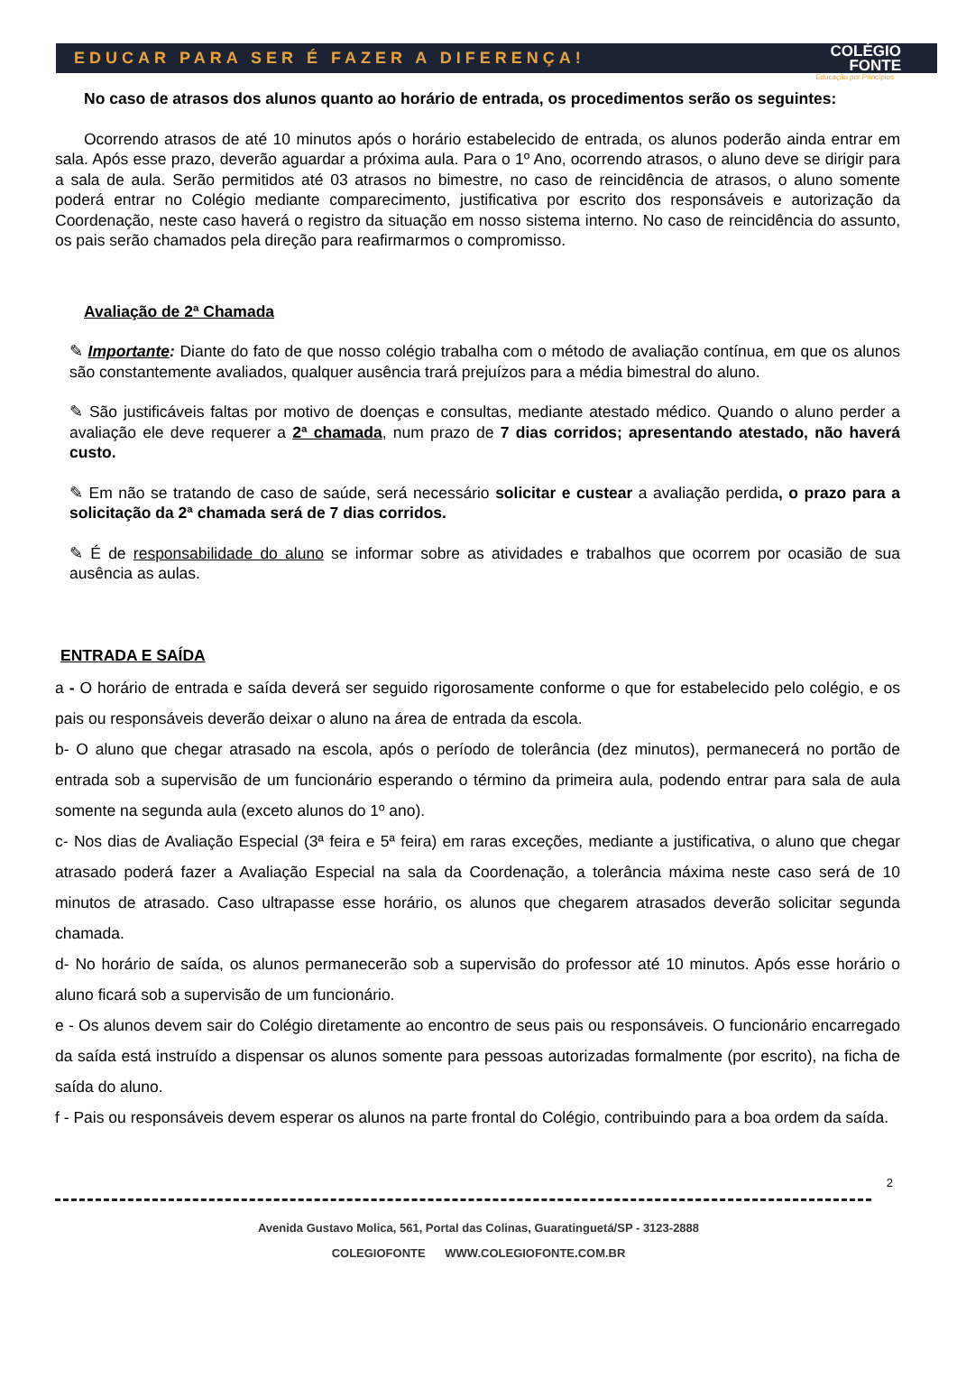EDUCAR PARA SER É FAZER A DIFERENÇA! COLÉGIO
FONTE
Educação por Princípios
No caso de atrasos dos alunos quanto ao horário de entrada, os procedimentos serão os seguintes:
Ocorrendo atrasos de até 10 minutos após o horário estabelecido de entrada, os alunos poderão ainda entrar em sala. Após esse prazo, deverão aguardar a próxima aula. Para o 1º Ano, ocorrendo atrasos, o aluno deve se dirigir para a sala de aula. Serão permitidos até 03 atrasos no bimestre, no caso de reincidência de atrasos, o aluno somente poderá entrar no Colégio mediante comparecimento, justificativa por escrito dos responsáveis e autorização da Coordenação, neste caso haverá o registro da situação em nosso sistema interno. No caso de reincidência do assunto, os pais serão chamados pela direção para reafirmarmos o compromisso.
Avaliação de 2ª Chamada
✎ Importante: Diante do fato de que nosso colégio trabalha com o método de avaliação contínua, em que os alunos são constantemente avaliados, qualquer ausência trará prejuízos para a média bimestral do aluno.
✎ São justificáveis faltas por motivo de doenças e consultas, mediante atestado médico. Quando o aluno perder a avaliação ele deve requerer a 2ª chamada, num prazo de 7 dias corridos; apresentando atestado, não haverá custo.
✎ Em não se tratando de caso de saúde, será necessário solicitar e custear a avaliação perdida, o prazo para a solicitação da 2ª chamada será de 7 dias corridos.
✎ É de responsabilidade do aluno se informar sobre as atividades e trabalhos que ocorrem por ocasião de sua ausência as aulas.
ENTRADA E SAÍDA
a - O horário de entrada e saída deverá ser seguido rigorosamente conforme o que for estabelecido pelo colégio, e os pais ou responsáveis deverão deixar o aluno na área de entrada da escola.
b- O aluno que chegar atrasado na escola, após o período de tolerância (dez minutos), permanecerá no portão de entrada sob a supervisão de um funcionário esperando o término da primeira aula, podendo entrar para sala de aula somente na segunda aula (exceto alunos do 1º ano).
c- Nos dias de Avaliação Especial (3ª feira e 5ª feira) em raras exceções, mediante a justificativa, o aluno que chegar atrasado poderá fazer a Avaliação Especial na sala da Coordenação, a tolerância máxima neste caso será de 10 minutos de atrasado. Caso ultrapasse esse horário, os alunos que chegarem atrasados deverão solicitar segunda chamada.
d- No horário de saída, os alunos permanecerão sob a supervisão do professor até 10 minutos. Após esse horário o aluno ficará sob a supervisão de um funcionário.
e - Os alunos devem sair do Colégio diretamente ao encontro de seus pais ou responsáveis. O funcionário encarregado da saída está instruído a dispensar os alunos somente para pessoas autorizadas formalmente (por escrito), na ficha de saída do aluno.
f - Pais ou responsáveis devem esperar os alunos na parte frontal do Colégio, contribuindo para a boa ordem da saída.
2
Avenida Gustavo Molica, 561, Portal das Colinas, Guaratinguetá/SP - 3123-2888
COLEGIOFONTE WWW.COLEGIOFONTE.COM.BR